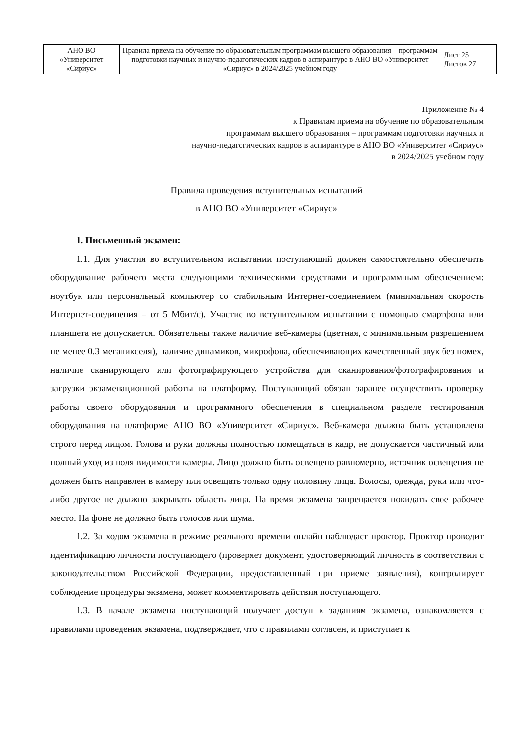| АНО ВО «Университет «Сириус» | Правила приема на обучение по образовательным программам высшего образования – программам подготовки научных и научно-педагогических кадров в аспирантуре в АНО ВО «Университет «Сириус» в 2024/2025 учебном году | Лист 25 Листов 27 |
Приложение № 4
к Правилам приема на обучение по образовательным
программам высшего образования – программам подготовки научных и
научно-педагогических кадров в аспирантуре в АНО ВО «Университет «Сириус»
в 2024/2025 учебном году
Правила проведения вступительных испытаний
в АНО ВО «Университет «Сириус»
1. Письменный экзамен:
1.1. Для участия во вступительном испытании поступающий должен самостоятельно обеспечить оборудование рабочего места следующими техническими средствами и программным обеспечением: ноутбук или персональный компьютер со стабильным Интернет-соединением (минимальная скорость Интернет-соединения – от 5 Мбит/с). Участие во вступительном испытании с помощью смартфона или планшета не допускается. Обязательны также наличие веб-камеры (цветная, с минимальным разрешением не менее 0.3 мегапикселя), наличие динамиков, микрофона, обеспечивающих качественный звук без помех, наличие сканирующего или фотографирующего устройства для сканирования/фотографирования и загрузки экзаменационной работы на платформу. Поступающий обязан заранее осуществить проверку работы своего оборудования и программного обеспечения в специальном разделе тестирования оборудования на платформе АНО ВО «Университет «Сириус». Веб-камера должна быть установлена строго перед лицом. Голова и руки должны полностью помещаться в кадр, не допускается частичный или полный уход из поля видимости камеры. Лицо должно быть освещено равномерно, источник освещения не должен быть направлен в камеру или освещать только одну половину лица. Волосы, одежда, руки или что-либо другое не должно закрывать область лица. На время экзамена запрещается покидать свое рабочее место. На фоне не должно быть голосов или шума.
1.2. За ходом экзамена в режиме реального времени онлайн наблюдает проктор. Проктор проводит идентификацию личности поступающего (проверяет документ, удостоверяющий личность в соответствии с законодательством Российской Федерации, предоставленный при приеме заявления), контролирует соблюдение процедуры экзамена, может комментировать действия поступающего.
1.3. В начале экзамена поступающий получает доступ к заданиям экзамена, ознакомляется с правилами проведения экзамена, подтверждает, что с правилами согласен, и приступает к